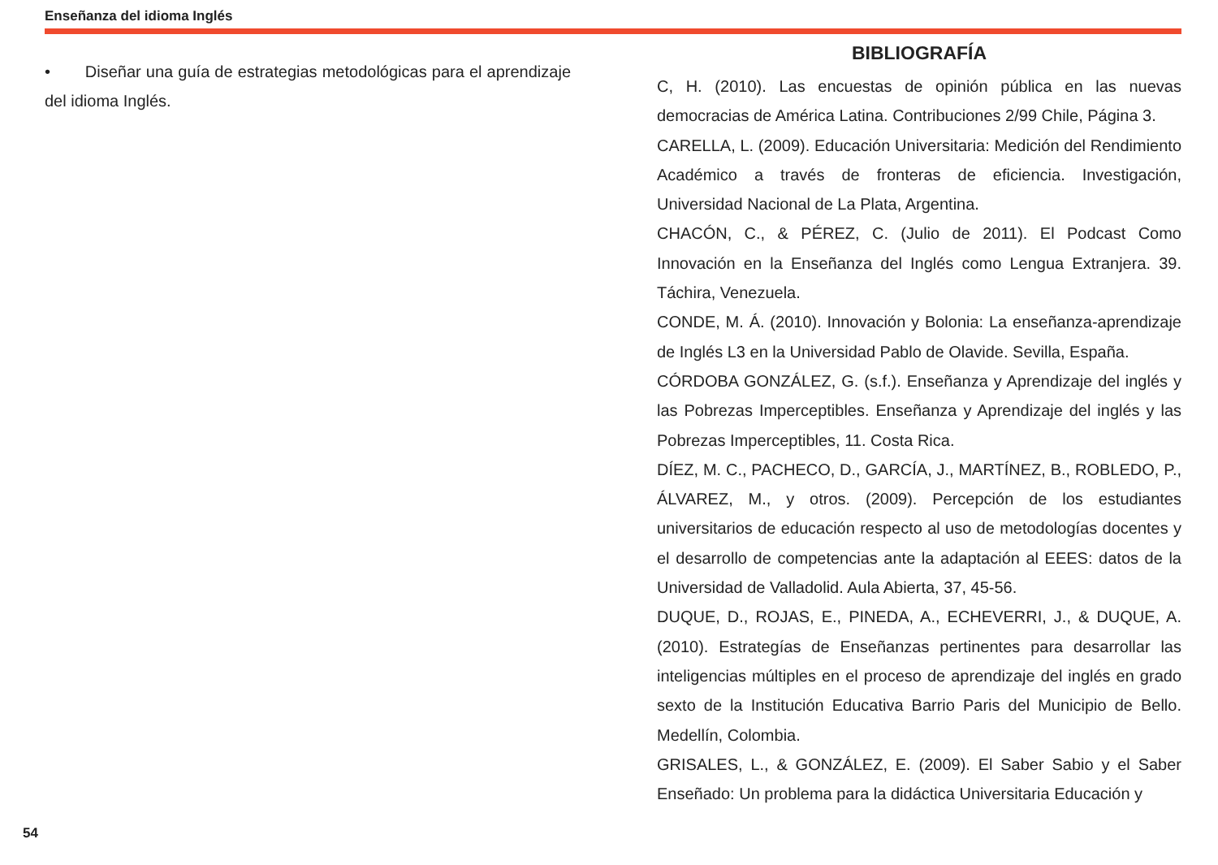Enseñanza del idioma Inglés
• Diseñar una guía de estrategias metodológicas para el aprendizaje del idioma Inglés.
BIBLIOGRAFÍA
C, H. (2010). Las encuestas de opinión pública en las nuevas democracias de América Latina. Contribuciones 2/99 Chile, Página 3.
CARELLA, L. (2009). Educación Universitaria: Medición del Rendimiento Académico a través de fronteras de eficiencia. Investigación, Universidad Nacional de La Plata, Argentina.
CHACÓN, C., & PÉREZ, C. (Julio de 2011). El Podcast Como Innovación en la Enseñanza del Inglés como Lengua Extranjera. 39. Táchira, Venezuela.
CONDE, M. Á. (2010). Innovación y Bolonia: La enseñanza-aprendizaje de Inglés L3 en la Universidad Pablo de Olavide. Sevilla, España.
CÓRDOBA GONZÁLEZ, G. (s.f.). Enseñanza y Aprendizaje del inglés y las Pobrezas Imperceptibles. Enseñanza y Aprendizaje del inglés y las Pobrezas Imperceptibles, 11. Costa Rica.
DÍEZ, M. C., PACHECO, D., GARCÍA, J., MARTÍNEZ, B., ROBLEDO, P., ÁLVAREZ, M., y otros. (2009). Percepción de los estudiantes universitarios de educación respecto al uso de metodologías docentes y el desarrollo de competencias ante la adaptación al EEES: datos de la Universidad de Valladolid. Aula Abierta, 37, 45-56.
DUQUE, D., ROJAS, E., PINEDA, A., ECHEVERRI, J., & DUQUE, A. (2010). Estrategías de Enseñanzas pertinentes para desarrollar las inteligencias múltiples en el proceso de aprendizaje del inglés en grado sexto de la Institución Educativa Barrio Paris del Municipio de Bello. Medellín, Colombia.
GRISALES, L., & GONZÁLEZ, E. (2009). El Saber Sabio y el Saber Enseñado: Un problema para la didáctica Universitaria Educación y
54